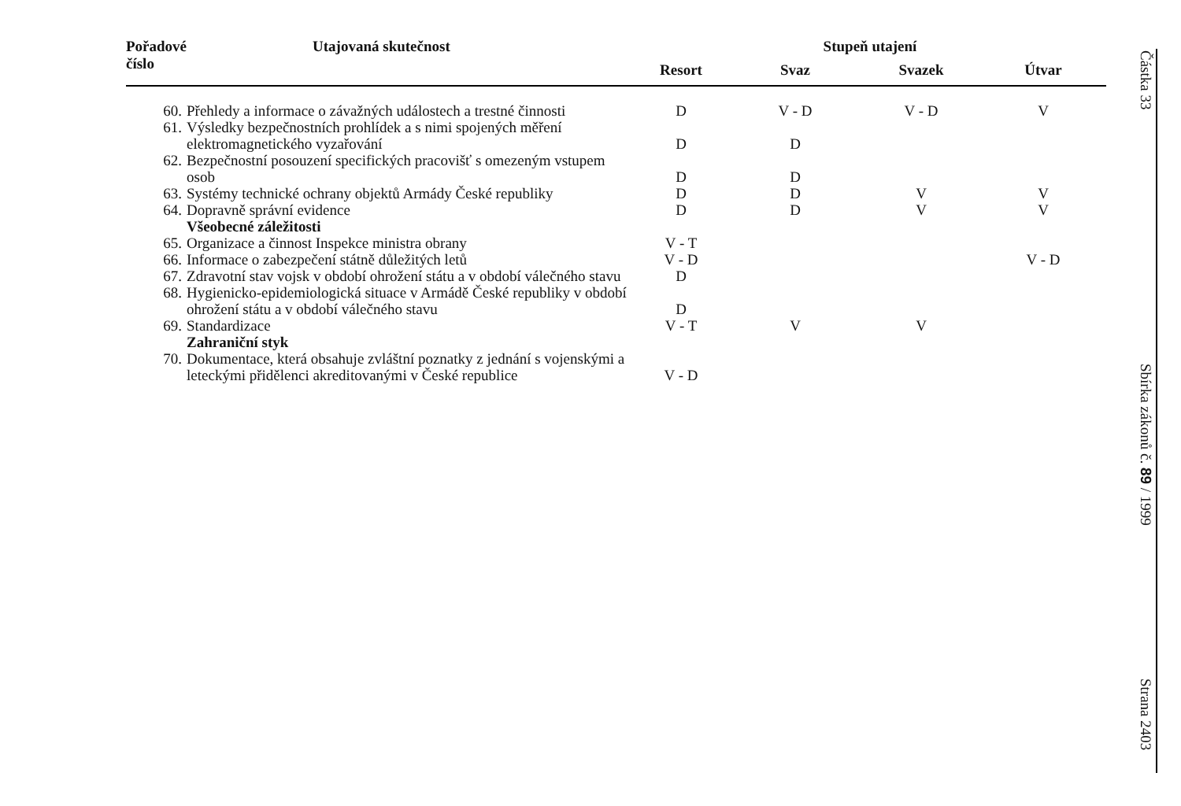| Pořadové číslo | Utajovaná skutečnost | Stupeň utajení | | | |
| --- | --- | --- | --- | --- | --- |
| | | Resort | Svaz | Svazek | Útvar |
| 60. | Přehledy a informace o závažných událostech a trestné činnosti | D | V - D | V - D | V |
| 61. | Výsledky bezpečnostních prohlídek a s nimi spojených měření elektromagnetického vyzařování | D | D | | |
| 62. | Bezpečnostní posouzení specifických pracovišť s omezeným vstupem osob | D | D | | |
| 63. | Systémy technické ochrany objektů Armády České republiky | D | D | V | V |
| 64. | Dopravně správní evidence | D | D | V | V |
| | Všeobecné záležitosti | | | | |
| 65. | Organizace a činnost Inspekce ministra obrany | V - T | | | |
| 66. | Informace o zabezpečení státně důležitých letů | V - D | | | V - D |
| 67. | Zdravotní stav vojsk v období ohrožení státu a v období válečného stavu | D | | | |
| 68. | Hygienicko-epidemiologická situace v Armádě České republiky v období ohrožení státu a v období válečného stavu | D | | | |
| 69. | Standardizace | V - T | V | V | |
| | Zahraniční styk | | | | |
| 70. | Dokumentace, která obsahuje zvláštní poznatky z jednání s vojenskými a leteckými přidělenci akreditovanými v České republice | V - D | | | |
Částka 33
Sbírka zákonů č. 89 / 1999
Strana 2403